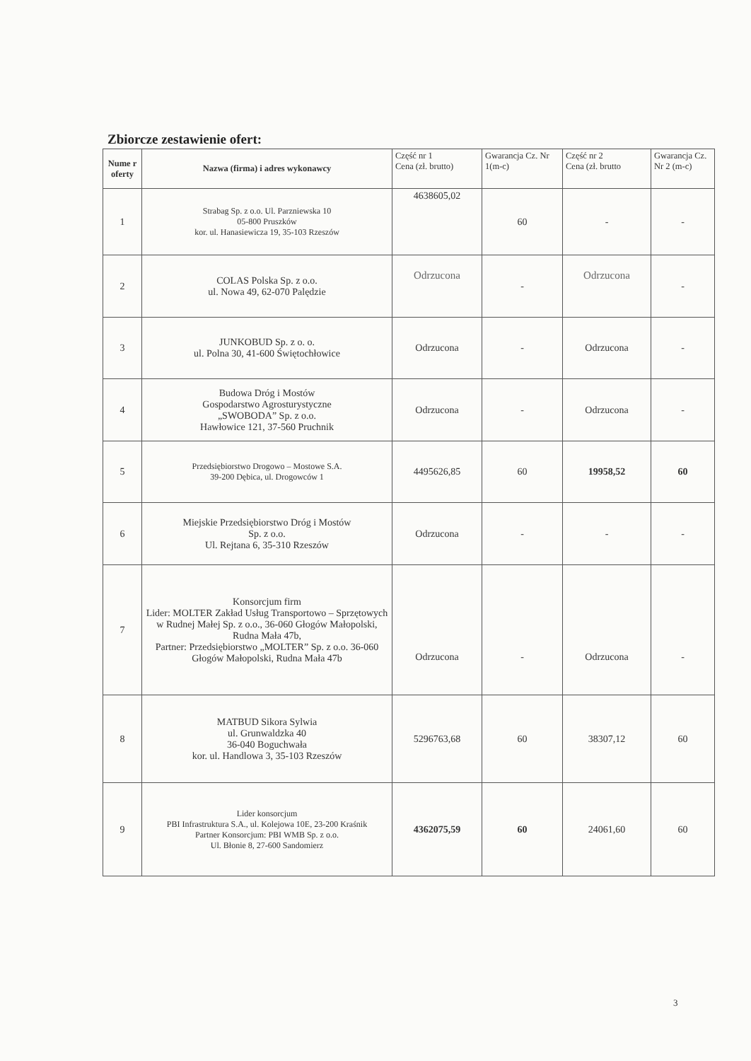Zbiorcze zestawienie ofert:
| Nume r oferty | Nazwa (firma) i adres wykonawcy | Część nr 1 Cena (zł. brutto) | Gwarancja Cz. Nr 1(m-c) | Część nr 2 Cena (zł. brutto | Gwarancja Cz. Nr 2 (m-c) |
| --- | --- | --- | --- | --- | --- |
| 1 | Strabag Sp. z o.o. Ul. Parzniewska 10 05-800 Pruszków kor. ul. Hanasiewicza 19, 35-103 Rzeszów | 4638605,02 | 60 | - | - |
| 2 | COLAS Polska Sp. z o.o. ul. Nowa 49, 62-070 Palędzie | Odrzucona | - | Odrzucona | - |
| 3 | JUNKOBUD Sp. z o. o. ul. Polna 30, 41-600 Świętochłowice | Odrzucona | - | Odrzucona | - |
| 4 | Budowa Dróg i Mostów Gospodarstwo Agrosturystyczne „SWOBODA” Sp. z o.o. Hawłowice 121, 37-560 Pruchnik | Odrzucona | - | Odrzucona | - |
| 5 | Przedsiębiorstwo Drogowo – Mostowe S.A. 39-200 Dębica, ul. Drogowców 1 | 4495626,85 | 60 | 19958,52 | 60 |
| 6 | Miejskie Przedsiębiorstwo Dróg i Mostów Sp. z o.o. Ul. Rejtana 6, 35-310 Rzeszów | Odrzucona | - | - | - |
| 7 | Konsorcjum firm Lider: MOLTER Zakład Usług Transportowo – Sprzętowych w Rudnej Małej Sp. z o.o., 36-060 Głogów Małopolski, Rudna Mała 47b, Partner: Przedsiębiorstwo „MOLTER” Sp. z o.o. 36-060 Głogów Małopolski, Rudna Mała 47b | Odrzucona | - | Odrzucona | - |
| 8 | MATBUD Sikora Sylwia ul. Grunwaldzka 40 36-040 Boguchwała kor. ul. Handlowa 3, 35-103 Rzeszów | 5296763,68 | 60 | 38307,12 | 60 |
| 9 | Lider konsorcjum PBI Infrastruktura S.A., ul. Kolejowa 10E, 23-200 Kraśnik Partner Konsorcjum: PBI WMB Sp. z o.o. Ul. Błonie 8, 27-600 Sandomierz | 4362075,59 | 60 | 24061,60 | 60 |
3